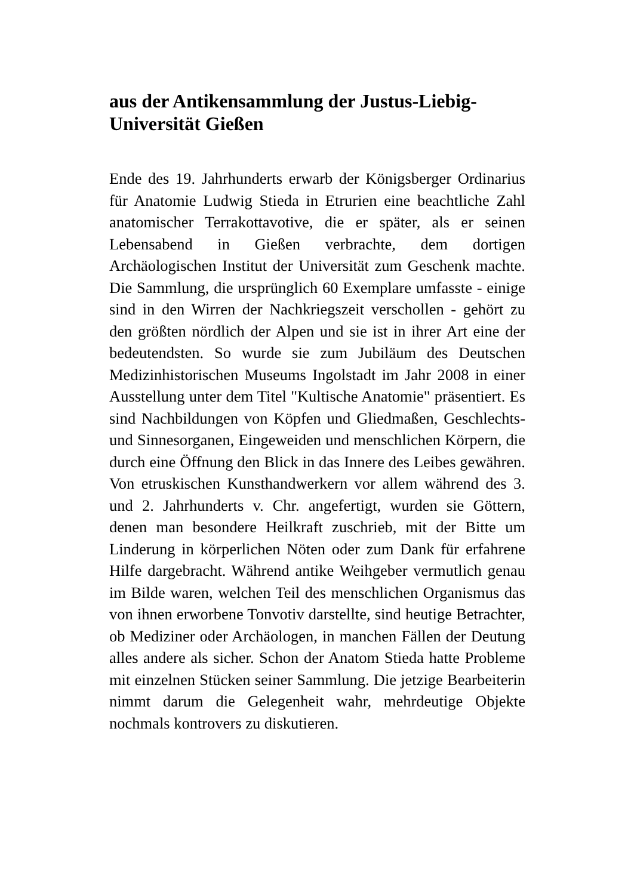aus der Antikensammlung der Justus-Liebig-Universität Gießen
Ende des 19. Jahrhunderts erwarb der Königsberger Ordinarius für Anatomie Ludwig Stieda in Etrurien eine beachtliche Zahl anatomischer Terrakottavotive, die er später, als er seinen Lebensabend in Gießen verbrachte, dem dortigen Archäologischen Institut der Universität zum Geschenk machte. Die Sammlung, die ursprünglich 60 Exemplare umfasste - einige sind in den Wirren der Nachkriegszeit verschollen - gehört zu den größten nördlich der Alpen und sie ist in ihrer Art eine der bedeutendsten. So wurde sie zum Jubiläum des Deutschen Medizinhistorischen Museums Ingolstadt im Jahr 2008 in einer Ausstellung unter dem Titel "Kultische Anatomie" präsentiert. Es sind Nachbildungen von Köpfen und Gliedmaßen, Geschlechts- und Sinnesorganen, Eingeweiden und menschlichen Körpern, die durch eine Öffnung den Blick in das Innere des Leibes gewähren. Von etruskischen Kunsthandwerkern vor allem während des 3. und 2. Jahrhunderts v. Chr. angefertigt, wurden sie Göttern, denen man besondere Heilkraft zuschrieb, mit der Bitte um Linderung in körperlichen Nöten oder zum Dank für erfahrene Hilfe dargebracht. Während antike Weihgeber vermutlich genau im Bilde waren, welchen Teil des menschlichen Organismus das von ihnen erworbene Tonvotiv darstellte, sind heutige Betrachter, ob Mediziner oder Archäologen, in manchen Fällen der Deutung alles andere als sicher. Schon der Anatom Stieda hatte Probleme mit einzelnen Stücken seiner Sammlung. Die jetzige Bearbeiterin nimmt darum die Gelegenheit wahr, mehrdeutige Objekte nochmals kontrovers zu diskutieren.